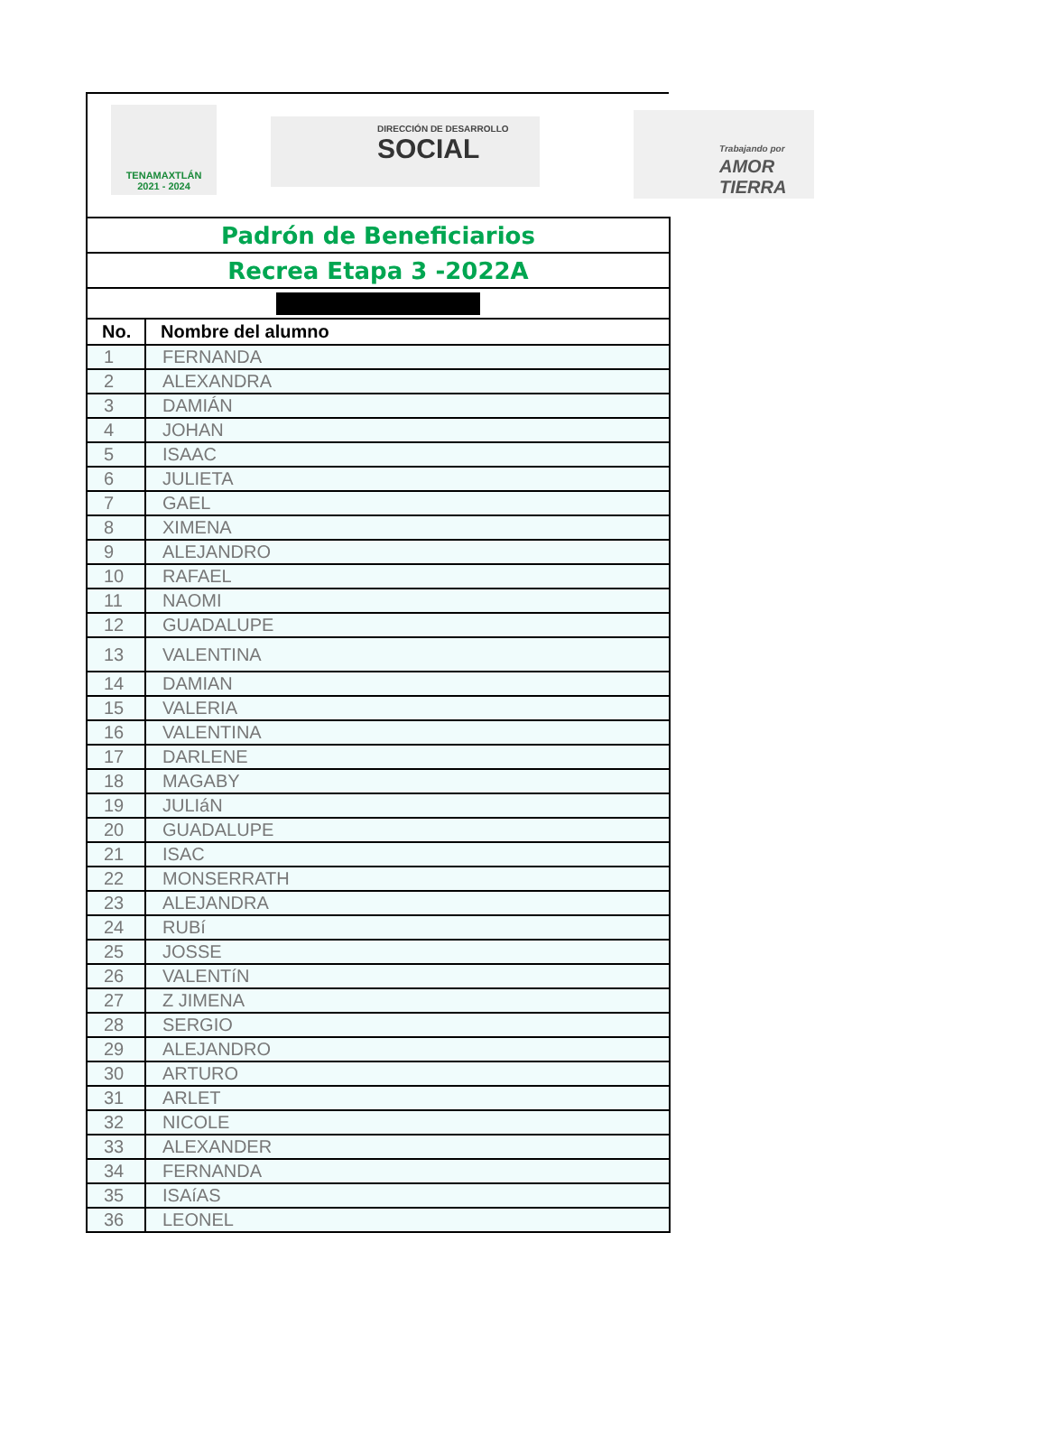TENAMAXTLÁN
2021 - 2024
DIRECCIÓN DE DESARROLLO
SOCIAL
Trabajando por
AMOR
TIERRA
| Padrón de Beneficiarios | |
| Recrea Etapa 3 -2022A | |
| No. | Nombre del alumno |
| 1 | FERNANDA |
| 2 | ALEXANDRA |
| 3 | DAMIÁN |
| 4 | JOHAN |
| 5 | ISAAC |
| 6 | JULIETA |
| 7 | GAEL |
| 8 | XIMENA |
| 9 | ALEJANDRO |
| 10 | RAFAEL |
| 11 | NAOMI |
| 12 | GUADALUPE |
| 13 | VALENTINA |
| 14 | DAMIAN |
| 15 | VALERIA |
| 16 | VALENTINA |
| 17 | DARLENE |
| 18 | MAGABY |
| 19 | JULIáN |
| 20 | GUADALUPE |
| 21 | ISAC |
| 22 | MONSERRATH |
| 23 | ALEJANDRA |
| 24 | RUBí |
| 25 | JOSSE |
| 26 | VALENTíN |
| 27 | Z JIMENA |
| 28 | SERGIO |
| 29 | ALEJANDRO |
| 30 | ARTURO |
| 31 | ARLET |
| 32 | NICOLE |
| 33 | ALEXANDER |
| 34 | FERNANDA |
| 35 | ISAíAS |
| 36 | LEONEL |